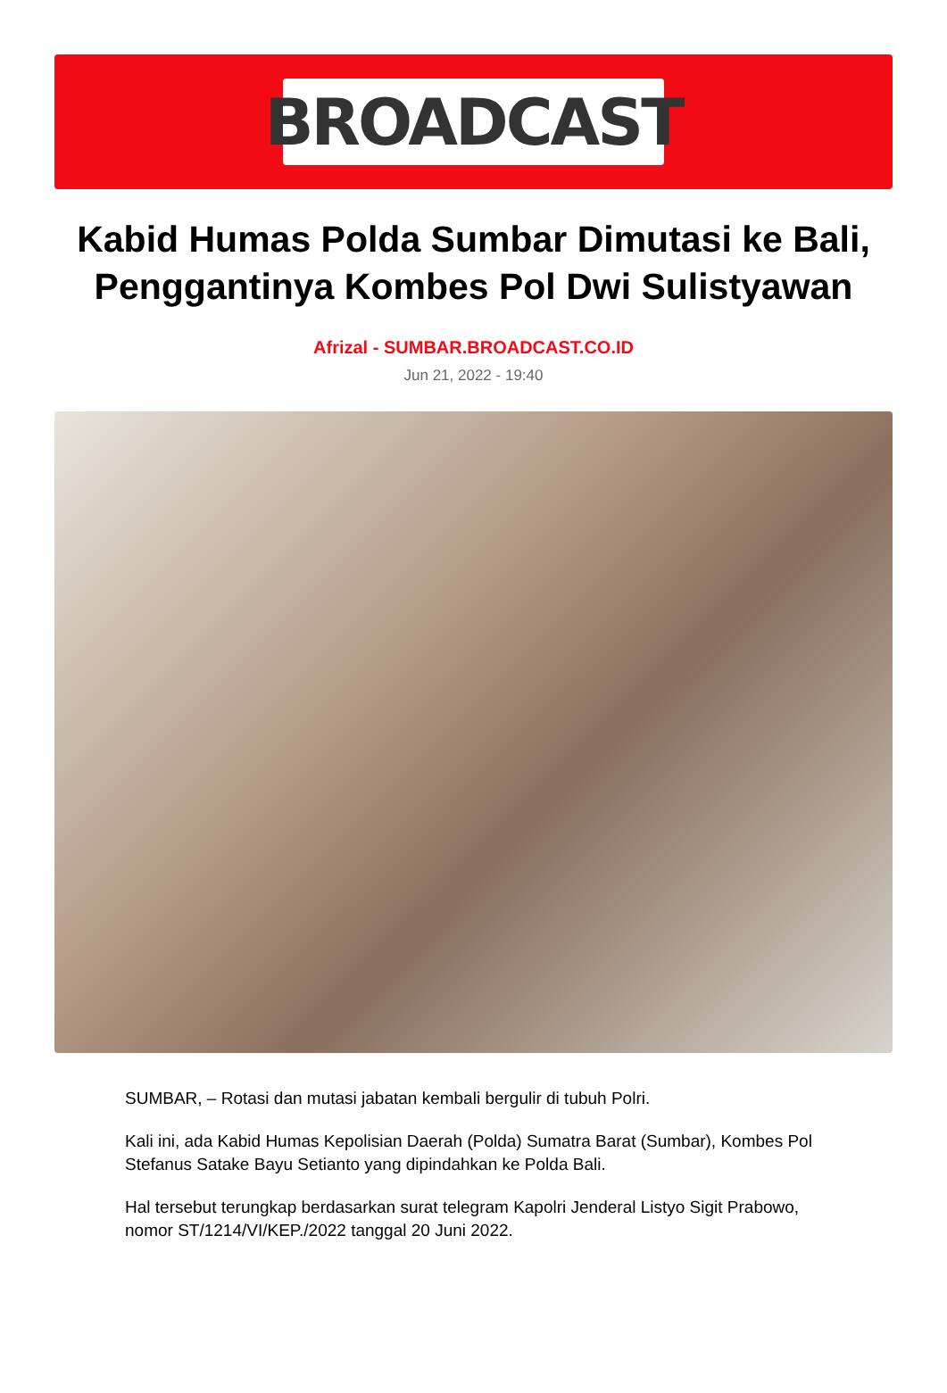BROADCAST
Kabid Humas Polda Sumbar Dimutasi ke Bali, Penggantinya Kombes Pol Dwi Sulistyawan
Afrizal - SUMBAR.BROADCAST.CO.ID
Jun 21, 2022 - 19:40
SUMBAR, – Rotasi dan mutasi jabatan kembali bergulir di tubuh Polri.
Kali ini, ada Kabid Humas Kepolisian Daerah (Polda) Sumatra Barat (Sumbar), Kombes Pol Stefanus Satake Bayu Setianto yang dipindahkan ke Polda Bali.
Hal tersebut terungkap berdasarkan surat telegram Kapolri Jenderal Listyo Sigit Prabowo, nomor ST/1214/VI/KEP./2022 tanggal 20 Juni 2022.